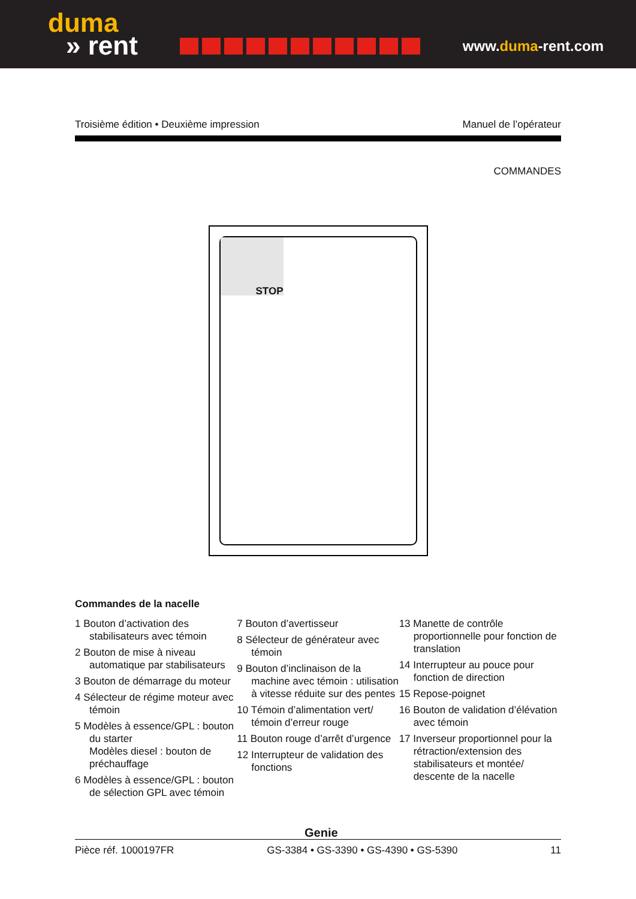duma
» rent
www.duma-rent.com
Troisième édition • Deuxième impression Manuel de l’opérateur
COMMANDES
STOP
Commandes de la nacelle
1 Bouton d’activation des stabilisateurs avec témoin
2 Bouton de mise à niveau automatique par stabilisateurs
3 Bouton de démarrage du moteur
4 Sélecteur de régime moteur avec témoin
5 Modèles à essence/GPL : bouton du starter
Modèles diesel : bouton de préchauffage
6 Modèles à essence/GPL : bouton de sélection GPL avec témoin
7 Bouton d’avertisseur
8 Sélecteur de générateur avec témoin
9 Bouton d’inclinaison de la machine avec témoin : utilisation à vitesse réduite sur des pentes
10 Témoin d’alimentation vert/ témoin d’erreur rouge
11 Bouton rouge d’arrêt d’urgence
12 Interrupteur de validation des fonctions
13 Manette de contrôle proportionnelle pour fonction de translation
14 Interrupteur au pouce pour fonction de direction
15 Repose-poignet
16 Bouton de validation d’élévation avec témoin
17 Inverseur proportionnel pour la rétraction/extension des stabilisateurs et montée/ descente de la nacelle
Genie
Pièce réf. 1000197FR GS-3384 • GS-3390 • GS-4390 • GS-5390 11